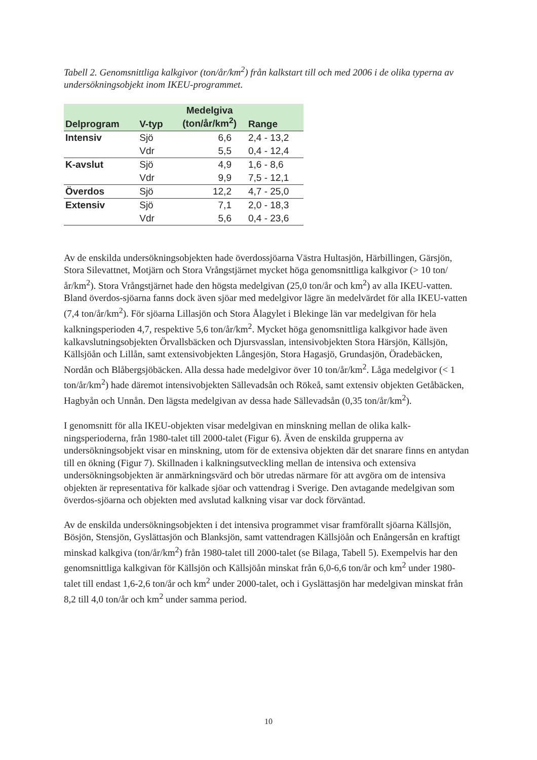Tabell 2. Genomsnittliga kalkgivor (ton/år/km<sup>2</sup>) från kalkstart till och med 2006 i de olika typerna av undersökningsobjekt inom IKEU-programmet.
| Delprogram | V-typ | Medelgiva (ton/år/km<sup>2</sup>) | Range |
| --- | --- | --- | --- |
| Intensiv | Sjö | 6,6 | 2,4 - 13,2 |
| | Vdr | 5,5 | 0,4 - 12,4 |
| K-avslut | Sjö | 4,9 | 1,6 - 8,6 |
| | Vdr | 9,9 | 7,5 - 12,1 |
| Överdos | Sjö | 12,2 | 4,7 - 25,0 |
| Extensiv | Sjö | 7,1 | 2,0 - 18,3 |
| | Vdr | 5,6 | 0,4 - 23,6 |
Av de enskilda undersökningsobjekten hade överdossjöarna Västra Hultasjön, Härbillingen, Gärsjön, Stora Silevattnet, Motjärn och Stora Vrångstjärnet mycket höga genomsnittliga kalkgivor (> 10 ton/år/km<sup>2</sup>). Stora Vrångstjärnet hade den högsta medelgivan (25,0 ton/år och km<sup>2</sup>) av alla IKEU-vatten. Bland överdos-sjöarna fanns dock även sjöar med medelgivor lägre än medelvärdet för alla IKEU-vatten (7,4 ton/år/km<sup>2</sup>). För sjöarna Lillasjön och Stora Ålagylet i Blekinge län var medelgivan för hela kalkningsperioden 4,7, respektive 5,6 ton/år/km<sup>2</sup>. Mycket höga genomsnittliga kalkgivor hade även kalkavslutningsobjekten Örvallsbäcken och Djursvasslan, intensivobjekten Stora Härsjön, Källsjön, Källsjöån och Lillån, samt extensivobjekten Långesjön, Stora Hagasjö, Grundasjön, Öradebäcken, Nordån och Blåbergsjöbäcken. Alla dessa hade medelgivor över 10 ton/år/km<sup>2</sup>. Låga medelgivor (< 1 ton/år/km<sup>2</sup>) hade däremot intensivobjekten Sällevadsån och Rökeå, samt extensiv objekten Getåbäcken, Hagbyån och Unnån. Den lägsta medelgivan av dessa hade Sällevadsån (0,35 ton/år/km<sup>2</sup>).
I genomsnitt för alla IKEU-objekten visar medelgivan en minskning mellan de olika kalk-ningsperioderna, från 1980-talet till 2000-talet (Figur 6). Även de enskilda grupperna av undersökningsobjekt visar en minskning, utom för de extensiva objekten där det snarare finns en antydan till en ökning (Figur 7). Skillnaden i kalkningsutveckling mellan de intensiva och extensiva undersökningsobjekten är anmärkningsvärd och bör utredas närmare för att avgöra om de intensiva objekten är representativa för kalkade sjöar och vattendrag i Sverige. Den avtagande medelgivan som överdos-sjöarna och objekten med avslutad kalkning visar var dock förväntad.
Av de enskilda undersökningsobjekten i det intensiva programmet visar framförallt sjöarna Källsjön, Bösjön, Stensjön, Gyslättasjön och Blanksjön, samt vattendragen Källsjöån och Enångersån en kraftigt minskad kalkgiva (ton/år/km<sup>2</sup>) från 1980-talet till 2000-talet (se Bilaga, Tabell 5). Exempelvis har den genomsnittliga kalkgivan för Källsjön och Källsjöån minskat från 6,0-6,6 ton/år och km<sup>2</sup> under 1980-talet till endast 1,6-2,6 ton/år och km<sup>2</sup> under 2000-talet, och i Gyslättasjön har medelgivan minskat från 8,2 till 4,0 ton/år och km<sup>2</sup> under samma period.
10